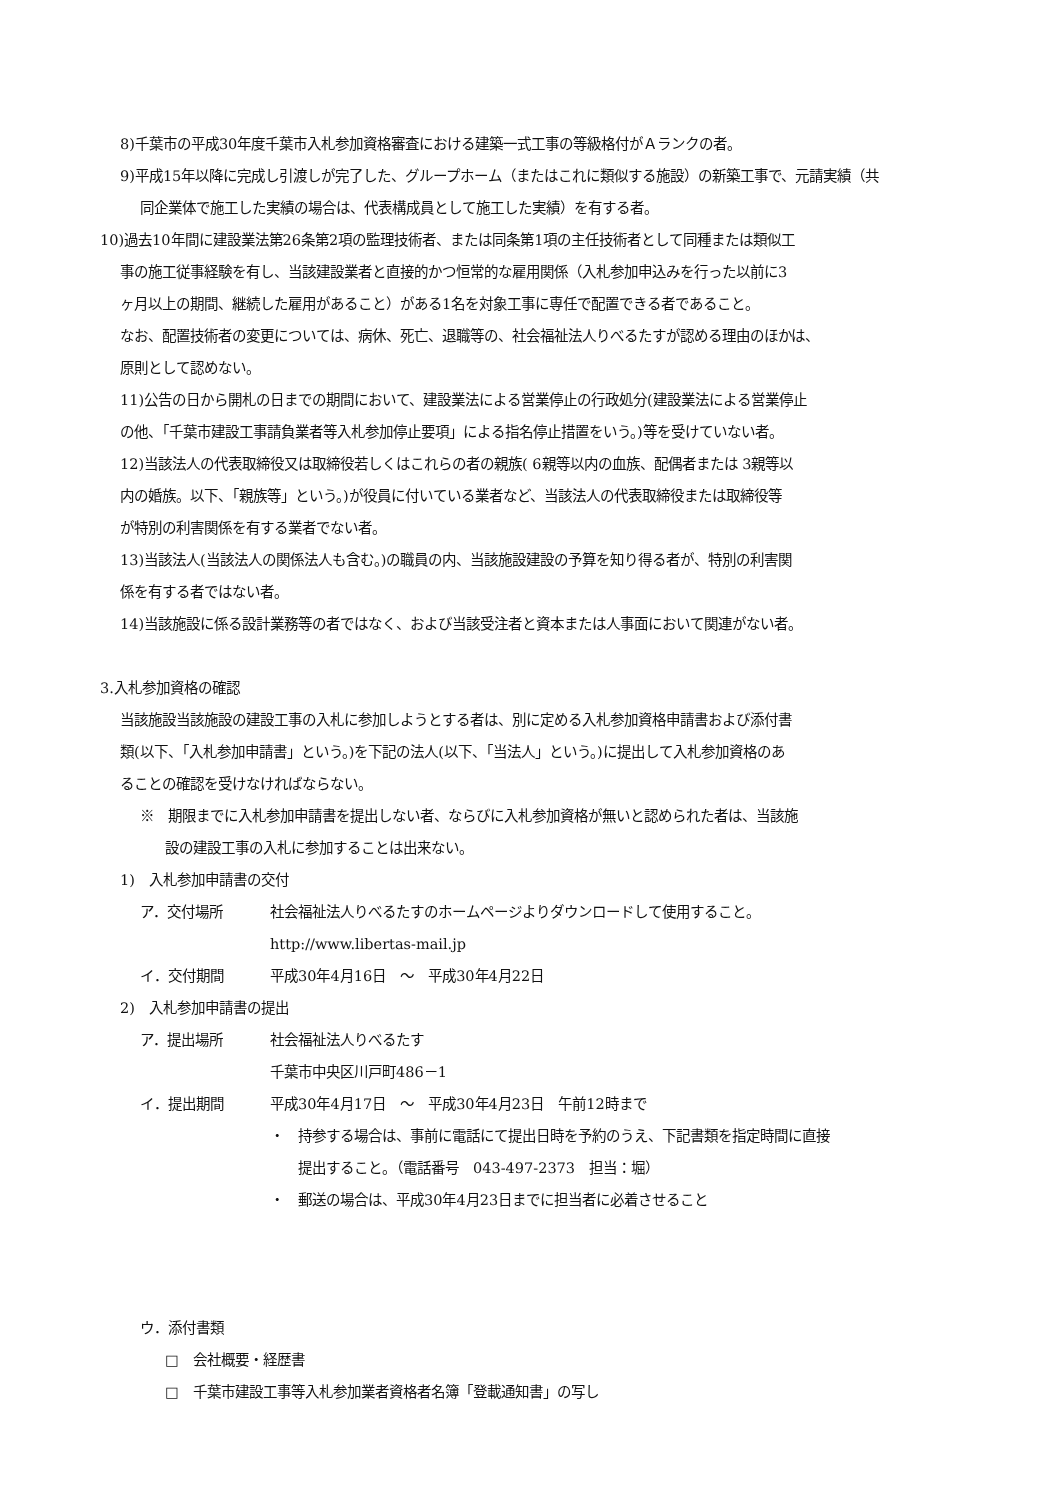8)千葉市の平成30年度千葉市入札参加資格審査における建築一式工事の等級格付がＡランクの者。
9)平成15年以降に完成し引渡しが完了した、グループホーム（またはこれに類似する施設）の新築工事で、元請実績（共
同企業体で施工した実績の場合は、代表構成員として施工した実績）を有する者。
10)過去10年間に建設業法第26条第2項の監理技術者、または同条第1項の主任技術者として同種または類似工
事の施工従事経験を有し、当該建設業者と直接的かつ恒常的な雇用関係（入札参加申込みを行った以前に3
ヶ月以上の期間、継続した雇用があること）がある1名を対象工事に専任で配置できる者であること。
なお、配置技術者の変更については、病休、死亡、退職等の、社会福祉法人りべるたすが認める理由のほかは、
原則として認めない。
11)公告の日から開札の日までの期間において、建設業法による営業停止の行政処分(建設業法による営業停止
の他、「千葉市建設工事請負業者等入札参加停止要項」による指名停止措置をいう。)等を受けていない者。
12)当該法人の代表取締役又は取締役若しくはこれらの者の親族( 6親等以内の血族、配偶者または 3親等以
内の婚族。以下、「親族等」という。)が役員に付いている業者など、当該法人の代表取締役または取締役等
が特別の利害関係を有する業者でない者。
13)当該法人(当該法人の関係法人も含む。)の職員の内、当該施設建設の予算を知り得る者が、特別の利害関
係を有する者ではない者。
14)当該施設に係る設計業務等の者ではなく、および当該受注者と資本または人事面において関連がない者。
3.入札参加資格の確認
当該施設当該施設の建設工事の入札に参加しようとする者は、別に定める入札参加資格申請書および添付書
類(以下、「入札参加申請書」という。)を下記の法人(以下、「当法人」という。)に提出して入札参加資格のあ
ることの確認を受けなければならない。
※　期限までに入札参加申請書を提出しない者、ならびに入札参加資格が無いと認められた者は、当該施
設の建設工事の入札に参加することは出来ない。
1)　入札参加申請書の交付
ア．交付場所 社会福祉法人りべるたすのホームページよりダウンロードして使用すること。
http://www.libertas-mail.jp
イ．交付期間 平成30年4月16日　～　平成30年4月22日
2)　入札参加申請書の提出
ア．提出場所 社会福祉法人りべるたす
千葉市中央区川戸町486－1
イ．提出期間 平成30年4月17日　～　平成30年4月23日　午前12時まで
・　持参する場合は、事前に電話にて提出日時を予約のうえ、下記書類を指定時間に直接
　　提出すること。（電話番号　043-497-2373　担当：堀）
・　郵送の場合は、平成30年4月23日までに担当者に必着させること
ウ．添付書類
□　会社概要・経歴書
□　千葉市建設工事等入札参加業者資格者名簿「登載通知書」の写し